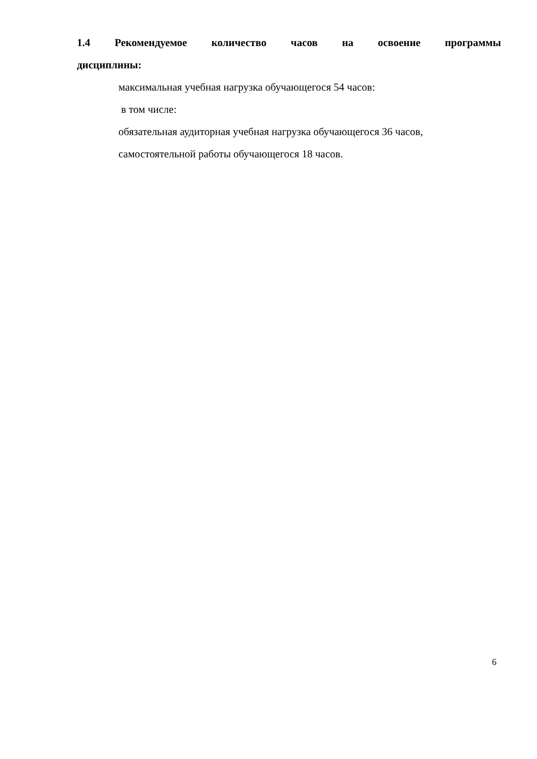1.4 Рекомендуемое количество часов на освоение программы
дисциплины:
максимальная учебная нагрузка обучающегося 54 часов:
в том числе:
обязательная аудиторная учебная нагрузка обучающегося 36 часов,
самостоятельной работы обучающегося 18 часов.
6